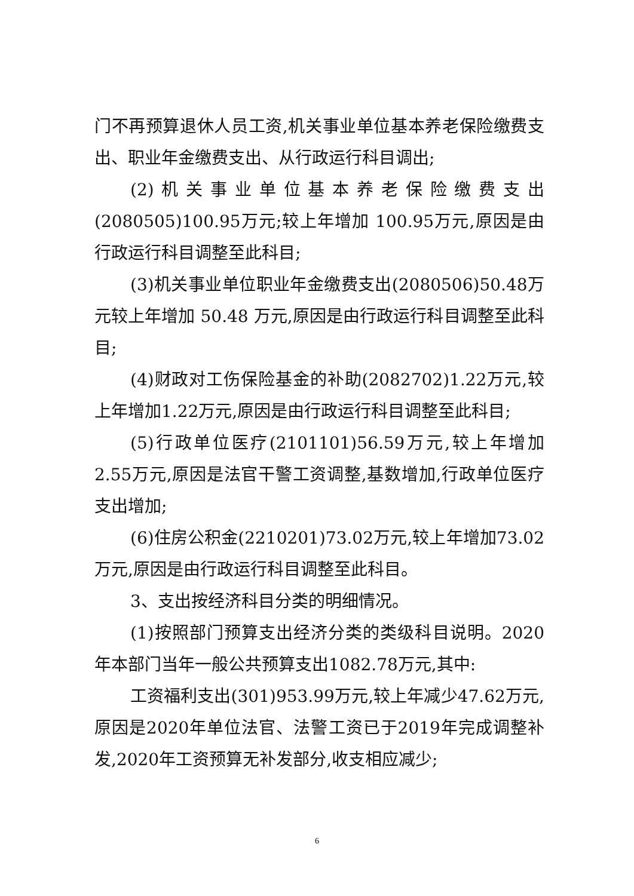门不再预算退休人员工资,机关事业单位基本养老保险缴费支出、职业年金缴费支出、从行政运行科目调出;
(2)机关事业单位基本养老保险缴费支出(2080505)100.95万元;较上年增加 100.95万元,原因是由行政运行科目调整至此科目;
(3)机关事业单位职业年金缴费支出(2080506)50.48万元较上年增加 50.48 万元,原因是由行政运行科目调整至此科目;
(4)财政对工伤保险基金的补助(2082702)1.22万元,较上年增加1.22万元,原因是由行政运行科目调整至此科目;
(5)行政单位医疗(2101101)56.59万元,较上年增加2.55万元,原因是法官干警工资调整,基数增加,行政单位医疗支出增加;
(6)住房公积金(2210201)73.02万元,较上年增加73.02万元,原因是由行政运行科目调整至此科目。
3、支出按经济科目分类的明细情况。
(1)按照部门预算支出经济分类的类级科目说明。2020年本部门当年一般公共预算支出1082.78万元,其中:
工资福利支出(301)953.99万元,较上年减少47.62万元,原因是2020年单位法官、法警工资已于2019年完成调整补发,2020年工资预算无补发部分,收支相应减少;
6